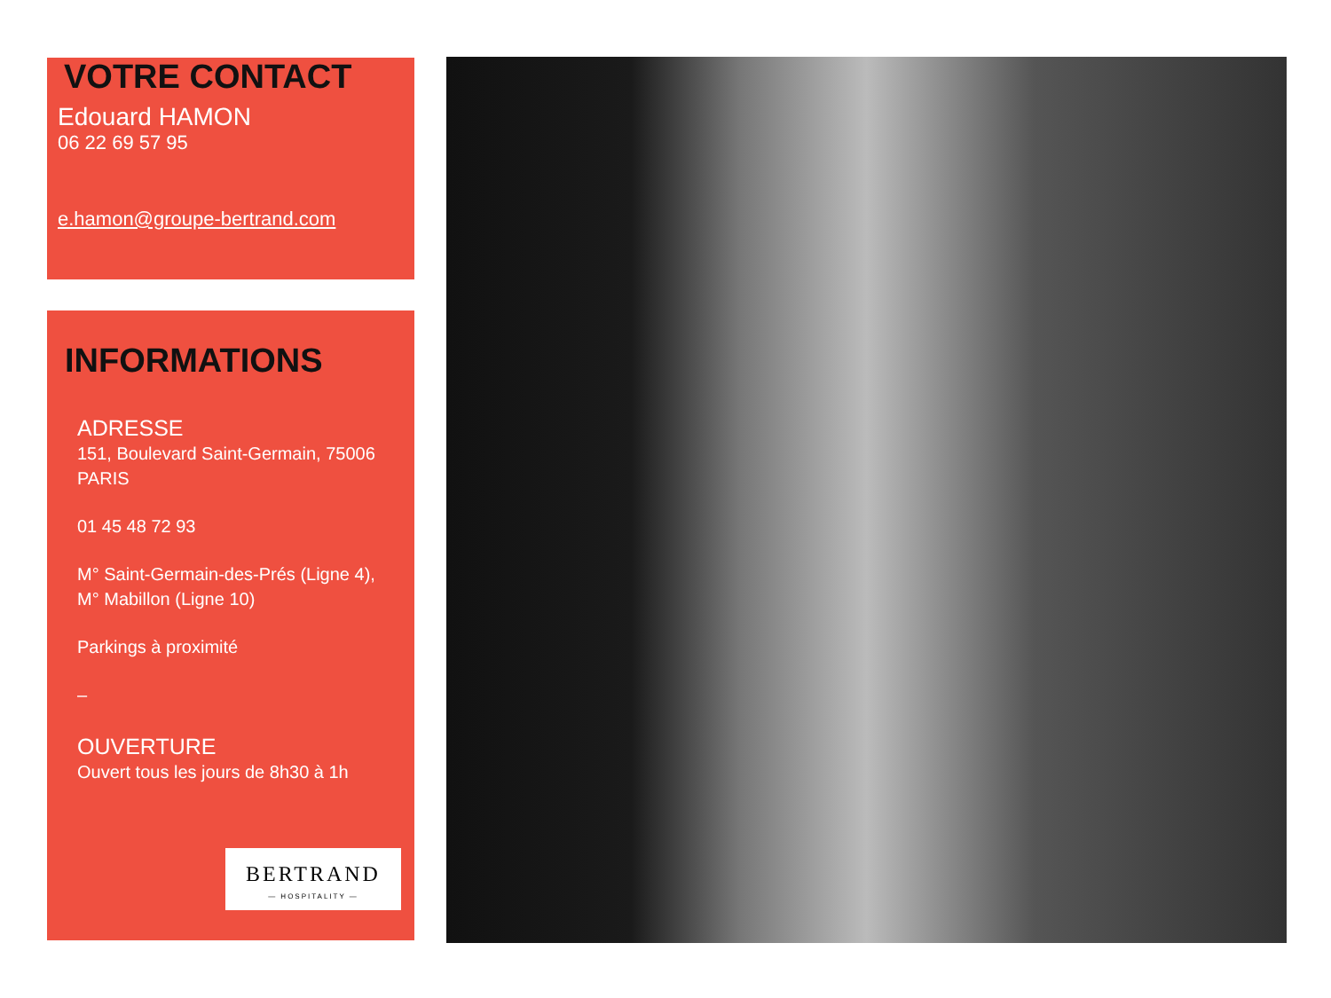VOTRE CONTACT
Edouard HAMON
06 22 69 57 95
e.hamon@groupe-bertrand.com
INFORMATIONS
ADRESSE
151, Boulevard Saint-Germain, 75006 PARIS
01 45 48 72 93
M° Saint-Germain-des-Prés (Ligne 4),
M° Mabillon (Ligne 10)
Parkings à proximité
–
OUVERTURE
Ouvert tous les jours de 8h30 à 1h
BERTRAND
— HOSPITALITY —